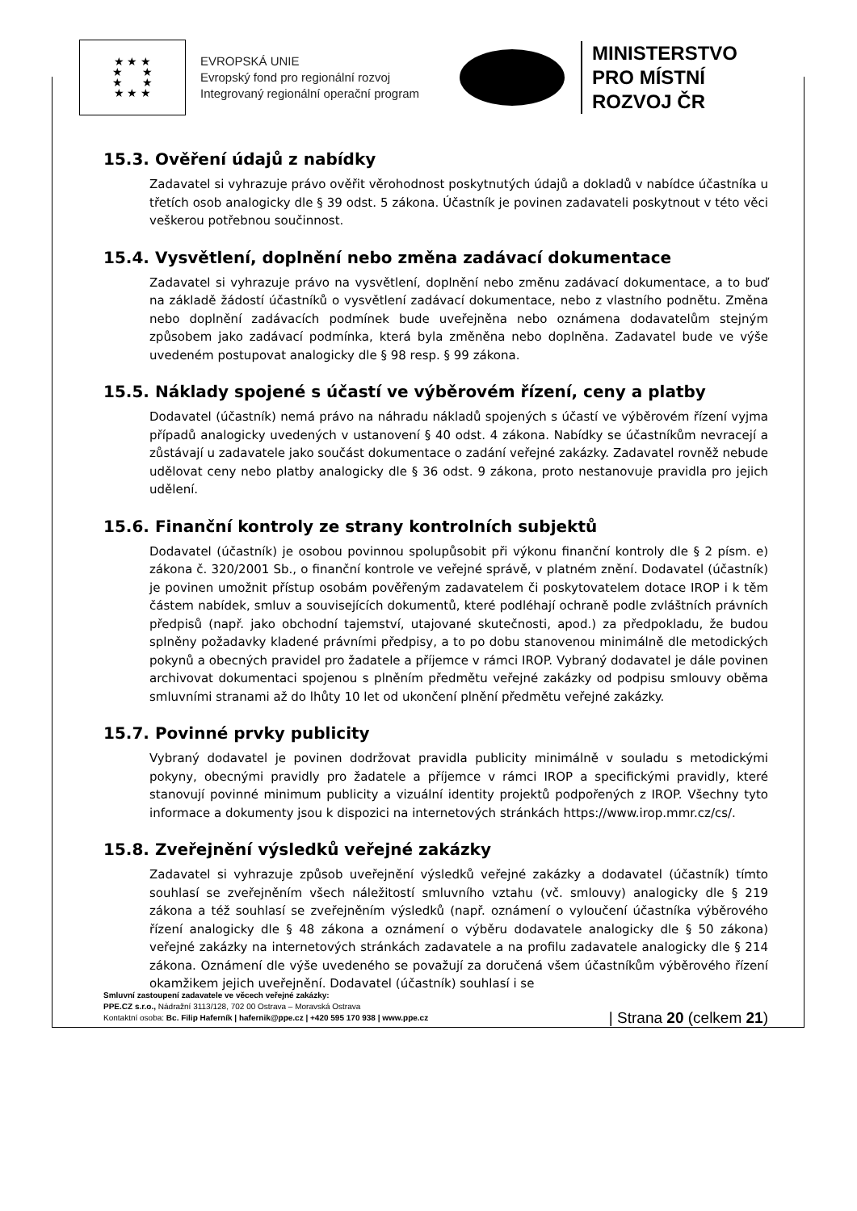★ ★ ★
★ ★
★ ★
★ ★ ★
EVROPSKÁ UNIE
Evropský fond pro regionální rozvoj
Integrovaný regionální operační program
MINISTERSTVO
PRO MÍSTNÍ
ROZVOJ ČR
15.3. Ověření údajů z nabídky
Zadavatel si vyhrazuje právo ověřit věrohodnost poskytnutých údajů a dokladů v nabídce účastníka u třetích osob analogicky dle § 39 odst. 5 zákona. Účastník je povinen zadavateli poskytnout v této věci veškerou potřebnou součinnost.
15.4. Vysvětlení, doplnění nebo změna zadávací dokumentace
Zadavatel si vyhrazuje právo na vysvětlení, doplnění nebo změnu zadávací dokumentace, a to buď na základě žádostí účastníků o vysvětlení zadávací dokumentace, nebo z vlastního podnětu. Změna nebo doplnění zadávacích podmínek bude uveřejněna nebo oznámena dodavatelům stejným způsobem jako zadávací podmínka, která byla změněna nebo doplněna. Zadavatel bude ve výše uvedeném postupovat analogicky dle § 98 resp. § 99 zákona.
15.5. Náklady spojené s účastí ve výběrovém řízení, ceny a platby
Dodavatel (účastník) nemá právo na náhradu nákladů spojených s účastí ve výběrovém řízení vyjma případů analogicky uvedených v ustanovení § 40 odst. 4 zákona. Nabídky se účastníkům nevracejí a zůstávají u zadavatele jako součást dokumentace o zadání veřejné zakázky. Zadavatel rovněž nebude udělovat ceny nebo platby analogicky dle § 36 odst. 9 zákona, proto nestanovuje pravidla pro jejich udělení.
15.6. Finanční kontroly ze strany kontrolních subjektů
Dodavatel (účastník) je osobou povinnou spolupůsobit při výkonu finanční kontroly dle § 2 písm. e) zákona č. 320/2001 Sb., o finanční kontrole ve veřejné správě, v platném znění. Dodavatel (účastník) je povinen umožnit přístup osobám pověřeným zadavatelem či poskytovatelem dotace IROP i k těm částem nabídek, smluv a souvisejících dokumentů, které podléhají ochraně podle zvláštních právních předpisů (např. jako obchodní tajemství, utajované skutečnosti, apod.) za předpokladu, že budou splněny požadavky kladené právními předpisy, a to po dobu stanovenou minimálně dle metodických pokynů a obecných pravidel pro žadatele a příjemce v rámci IROP. Vybraný dodavatel je dále povinen archivovat dokumentaci spojenou s plněním předmětu veřejné zakázky od podpisu smlouvy oběma smluvními stranami až do lhůty 10 let od ukončení plnění předmětu veřejné zakázky.
15.7. Povinné prvky publicity
Vybraný dodavatel je povinen dodržovat pravidla publicity minimálně v souladu s metodickými pokyny, obecnými pravidly pro žadatele a příjemce v rámci IROP a specifickými pravidly, které stanovují povinné minimum publicity a vizuální identity projektů podpořených z IROP. Všechny tyto informace a dokumenty jsou k dispozici na internetových stránkách https://www.irop.mmr.cz/cs/.
15.8. Zveřejnění výsledků veřejné zakázky
Zadavatel si vyhrazuje způsob uveřejnění výsledků veřejné zakázky a dodavatel (účastník) tímto souhlasí se zveřejněním všech náležitostí smluvního vztahu (vč. smlouvy) analogicky dle § 219 zákona a též souhlasí se zveřejněním výsledků (např. oznámení o vyloučení účastníka výběrového řízení analogicky dle § 48 zákona a oznámení o výběru dodavatele analogicky dle § 50 zákona) veřejné zakázky na internetových stránkách zadavatele a na profilu zadavatele analogicky dle § 214 zákona. Oznámení dle výše uvedeného se považují za doručená všem účastníkům výběrového řízení okamžikem jejich uveřejnění. Dodavatel (účastník) souhlasí i se
Smluvní zastoupení zadavatele ve věcech veřejné zakázky:
PPE.CZ s.r.o., Nádražní 3113/128, 702 00 Ostrava – Moravská Ostrava
Kontaktní osoba: Bc. Filip Haferník | hafernik@ppe.cz | +420 595 170 938 | www.ppe.cz
| Strana 20 (celkem 21)